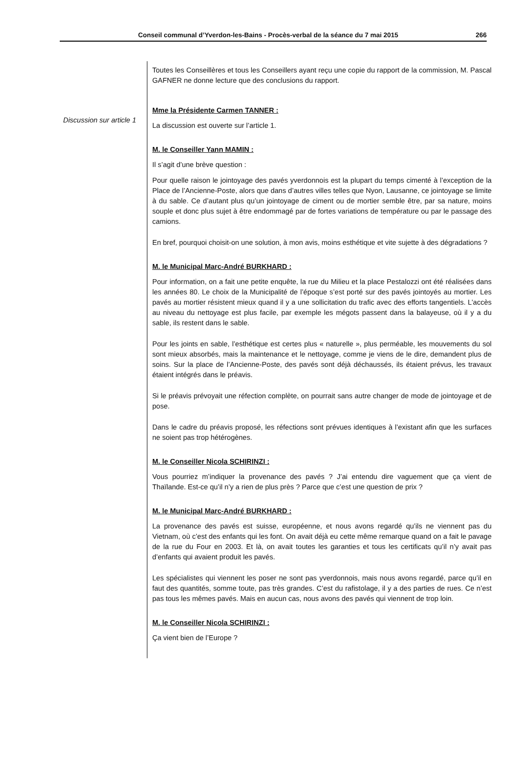Conseil communal d’Yverdon-les-Bains - Procès-verbal de la séance du 7 mai 2015 266
Discussion sur article 1
Toutes les Conseillères et tous les Conseillers ayant reçu une copie du rapport de la commission, M. Pascal GAFNER ne donne lecture que des conclusions du rapport.
Mme la Présidente Carmen TANNER :
La discussion est ouverte sur l’article 1.
M. le Conseiller Yann MAMIN :
Il s’agit d’une brève question :
Pour quelle raison le jointoyage des pavés yverdonnois est la plupart du temps cimenté à l’exception de la Place de l’Ancienne-Poste, alors que dans d’autres villes telles que Nyon, Lausanne, ce jointoyage se limite à du sable. Ce d’autant plus qu’un jointoyage de ciment ou de mortier semble être, par sa nature, moins souple et donc plus sujet à être endommagé par de fortes variations de température ou par le passage des camions.
En bref, pourquoi choisit-on une solution, à mon avis, moins esthétique et vite sujette à des dégradations ?
M. le Municipal Marc-André BURKHARD :
Pour information, on a fait une petite enquête, la rue du Milieu et la place Pestalozzi ont été réalisées dans les années 80. Le choix de la Municipalité de l’époque s’est porté sur des pavés jointoyés au mortier. Les pavés au mortier résistent mieux quand il y a une sollicitation du trafic avec des efforts tangentiels. L’accès au niveau du nettoyage est plus facile, par exemple les mégots passent dans la balayeuse, où il y a du sable, ils restent dans le sable.
Pour les joints en sable, l’esthétique est certes plus « naturelle », plus perméable, les mouvements du sol sont mieux absorbés, mais la maintenance et le nettoyage, comme je viens de le dire, demandent plus de soins. Sur la place de l’Ancienne-Poste, des pavés sont déjà déchaussés, ils étaient prévus, les travaux étaient intégrés dans le préavis.
Si le préavis prévoyait une réfection complète, on pourrait sans autre changer de mode de jointoyage et de pose.
Dans le cadre du préavis proposé, les réfections sont prévues identiques à l’existant afin que les surfaces ne soient pas trop hétérogènes.
M. le Conseiller Nicola SCHIRINZI :
Vous pourriez m’indiquer la provenance des pavés ? J’ai entendu dire vaguement que ça vient de Thaïlande. Est-ce qu’il n’y a rien de plus près ? Parce que c’est une question de prix ?
M. le Municipal Marc-André BURKHARD :
La provenance des pavés est suisse, européenne, et nous avons regardé qu’ils ne viennent pas du Vietnam, où c’est des enfants qui les font. On avait déjà eu cette même remarque quand on a fait le pavage de la rue du Four en 2003. Et là, on avait toutes les garanties et tous les certificats qu’il n’y avait pas d’enfants qui avaient produit les pavés.
Les spécialistes qui viennent les poser ne sont pas yverdonnois, mais nous avons regardé, parce qu’il en faut des quantités, somme toute, pas très grandes. C’est du rafistolage, il y a des parties de rues. Ce n’est pas tous les mêmes pavés. Mais en aucun cas, nous avons des pavés qui viennent de trop loin.
M. le Conseiller Nicola SCHIRINZI :
Ça vient bien de l’Europe ?